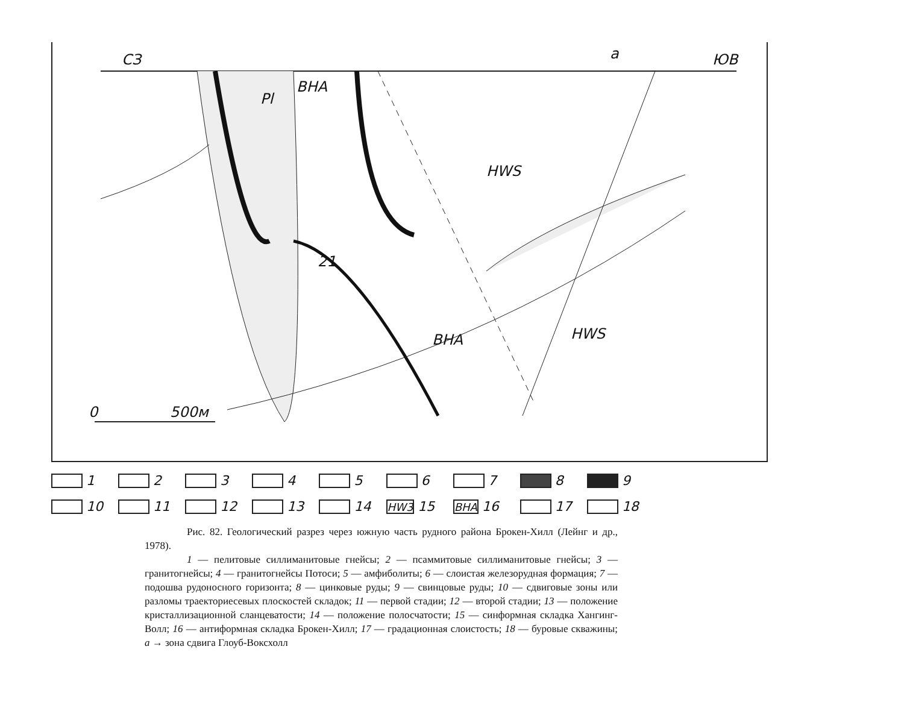СЗ ЮВ a
BHA
HWS
BHA HWS
Pl
21
0 500м
1 2 3 4 5 6 7 8 9 10 11 12 13 14 HW3 15 BHA 16 17 18
Рис. 82. Геологический разрез через южную часть рудного района Брокен-Хилл (Лейнг и др., 1978).
1 — пелитовые силлиманитовые гнейсы; 2 — псаммитовые силлиманитовые гнейсы; 3 — гранитогнейсы; 4 — гранитогнейсы Потоси; 5 — амфиболиты; 6 — слоистая железорудная формация; 7 — подошва рудоносного горизонта; 8 — цинковые руды; 9 — свинцовые руды; 10 — сдвиговые зоны или разломы траекториесевых плоскостей складок; 11 — первой стадии; 12 — второй стадии; 13 — положение кристаллизационной сланцеватости; 14 — положение полосчатости; 15 — синформная складка Хангинг-Волл; 16 — антиформная складка Брокен-Хилл; 17 — градационная слоистость; 18 — буровые скважины; а → зона сдвига Глоуб-Воксхолл